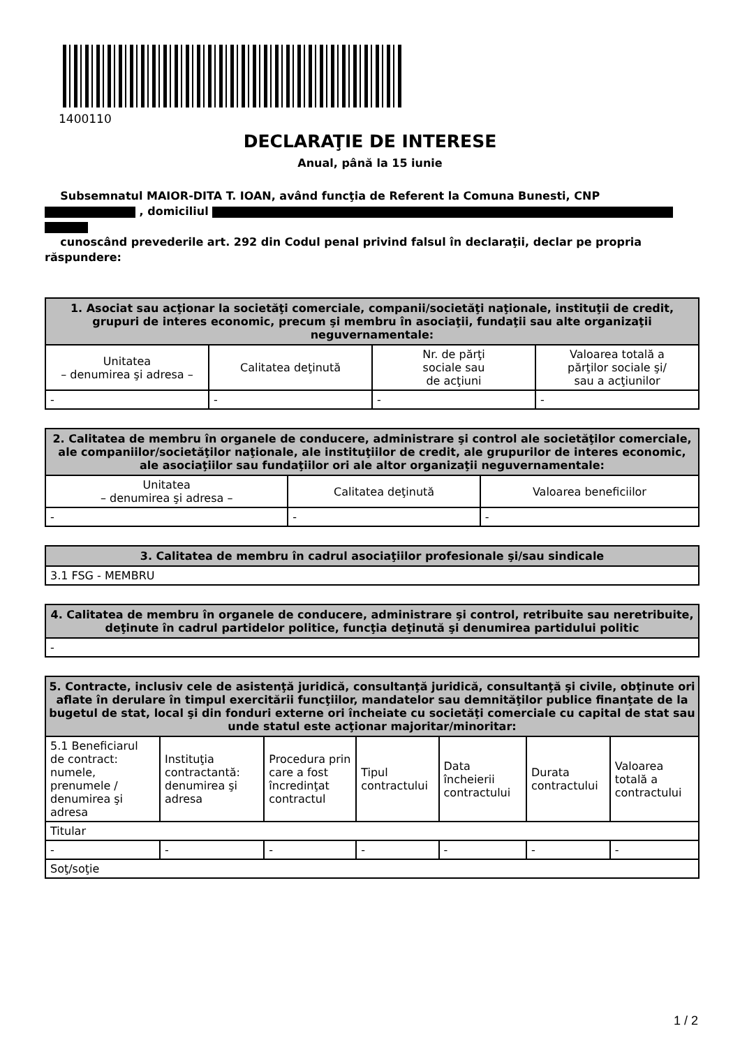1400110
DECLARAŢIE DE INTERESE
Anual, până la 15 iunie
Subsemnatul MAIOR-DITA T. IOAN, având funcţia de Referent la Comuna Bunesti, CNP
, domiciliul
cunoscând prevederile art. 292 din Codul penal privind falsul în declaraţii, declar pe propria răspundere:
| 1. Asociat sau acţionar la societăţi comerciale, companii/societăţi naţionale, instituţii de credit, grupuri de interes economic, precum şi membru în asociaţii, fundaţii sau alte organizaţii neguvernamentale: | | | |
| --- | --- | --- | --- |
| Unitatea – denumirea şi adresa – | Calitatea deţinută | Nr. de părţi sociale sau de acţiuni | Valoarea totală a părţilor sociale şi/ sau a acţiunilor |
| - | - | - | - |
| 2. Calitatea de membru în organele de conducere, administrare şi control ale societăţilor comerciale, ale companiilor/societăţilor naţionale, ale instituţiilor de credit, ale grupurilor de interes economic, ale asociaţiilor sau fundaţiilor ori ale altor organizaţii neguvernamentale: | | |
| --- | --- | --- |
| Unitatea – denumirea şi adresa – | Calitatea deţinută | Valoarea beneficiilor |
| - | - | - |
| 3. Calitatea de membru în cadrul asociaţiilor profesionale şi/sau sindicale |
| --- |
| 3.1 FSG - MEMBRU |
| 4. Calitatea de membru în organele de conducere, administrare şi control, retribuite sau neretribuite, deţinute în cadrul partidelor politice, funcţia deţinută şi denumirea partidului politic |
| --- |
| - |
| 5. Contracte, inclusiv cele de asistenţă juridică, consultanţă juridică, consultanţă şi civile, obţinute ori aflate în derulare în timpul exercitării funcţiilor, mandatelor sau demnităţilor publice finanţate de la bugetul de stat, local şi din fonduri externe ori încheiate cu societăţi comerciale cu capital de stat sau unde statul este acţionar majoritar/minoritar: | | | | | | |
| --- | --- | --- | --- | --- | --- | --- |
| 5.1 Beneficiarul de contract: numele, prenumele / denumirea şi adresa | Instituţia contractantă: denumirea şi adresa | Procedura prin care a fost încredinţat contractul | Tipul contractului | Data încheierii contractului | Durata contractului | Valoarea totală a contractului |
| Titular | | | | | | |
| - | - | - | - | - | - | - |
| Soţ/soţie | | | | | | |
1 / 2